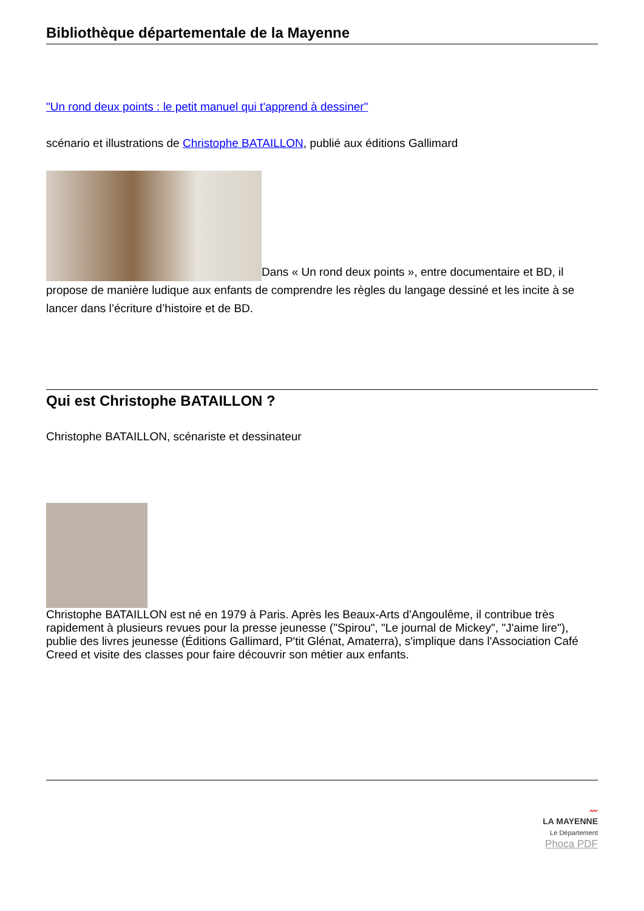Bibliothèque départementale de la Mayenne
"Un rond deux points : le petit manuel qui t'apprend à dessiner"
scénario et illustrations de Christophe BATAILLON, publié aux éditions Gallimard
Dans « Un rond deux points », entre documentaire et BD, il propose de manière ludique aux enfants de comprendre les règles du langage dessiné et les incite à se lancer dans l’écriture d’histoire et de BD.
Qui est Christophe BATAILLON ?
Christophe BATAILLON, scénariste et dessinateur
Christophe BATAILLON est né en 1979 à Paris. Après les Beaux-Arts d'Angoulême, il contribue très rapidement à plusieurs revues pour la presse jeunesse ("Spirou", "Le journal de Mickey", "J'aime lire"), publie des livres jeunesse (Éditions Gallimard, P'tit Glénat, Amaterra), s'implique dans l'Association Café Creed et visite des classes pour faire découvrir son métier aux enfants.
〰
LA MAYENNE
Le Département
Phoca PDF